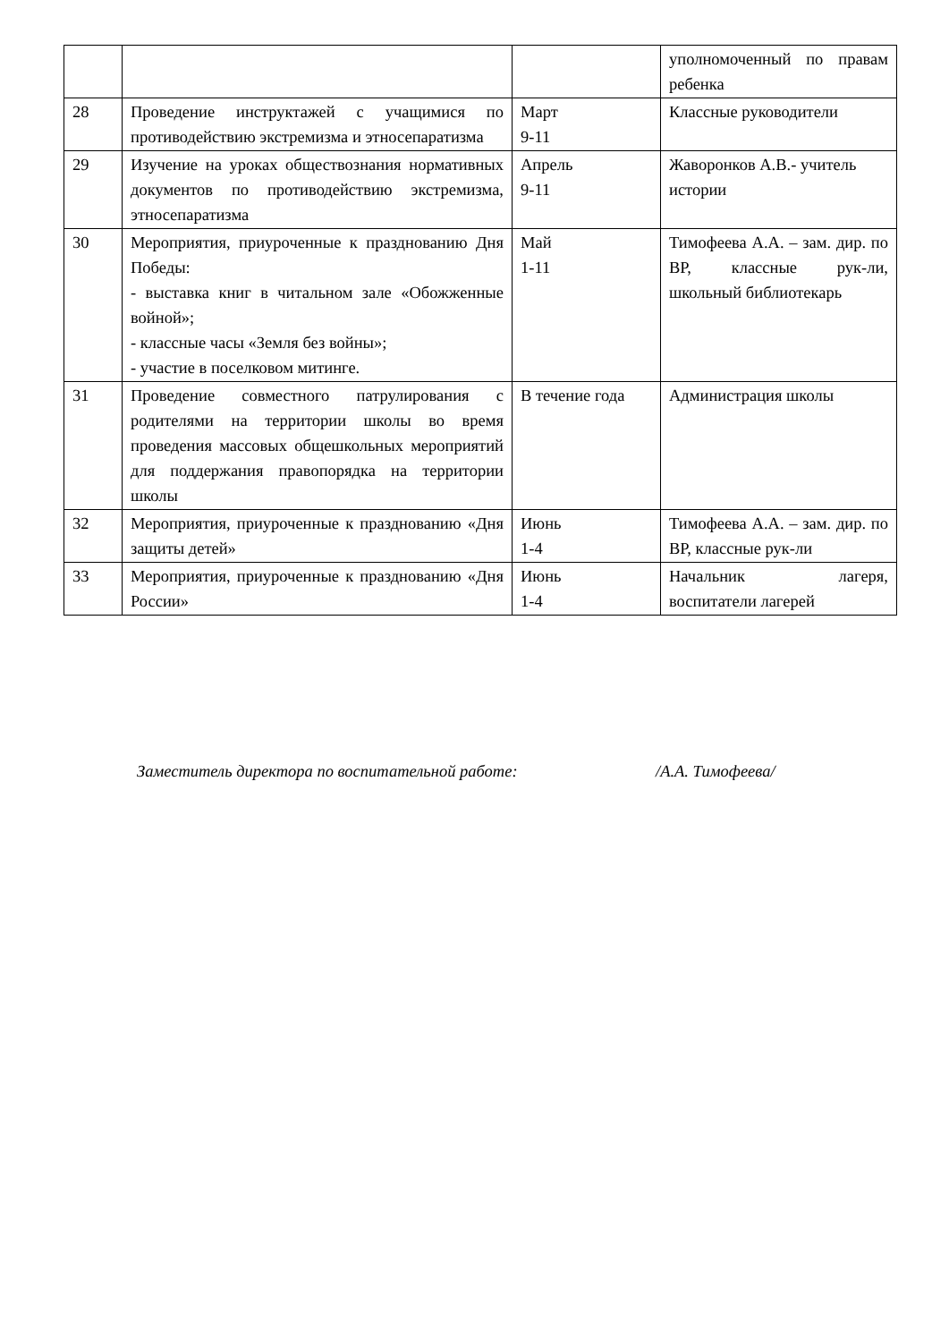| | | | уполномоченный по правам ребенка |
| 28 | Проведение инструктажей с учащимися по противодействию экстремизма и этносепаратизма | Март 9-11 | Классные руководители |
| 29 | Изучение на уроках обществознания нормативных документов по противодействию экстремизма, этносепаратизма | Апрель 9-11 | Жаворонков А.В.- учитель истории |
| 30 | Мероприятия, приуроченные к празднованию Дня Победы: - выставка книг в читальном зале «Обожженные войной»; - классные часы «Земля без войны»; - участие в поселковом митинге. | Май 1-11 | Тимофеева А.А. – зам. дир. по ВР, классные рук-ли, школьный библиотекарь |
| 31 | Проведение совместного патрулирования с родителями на территории школы во время проведения массовых общешкольных мероприятий для поддержания правопорядка на территории школы | В течение года | Администрация школы |
| 32 | Мероприятия, приуроченные к празднованию «Дня защиты детей» | Июнь 1-4 | Тимофеева А.А. – зам. дир. по ВР, классные рук-ли |
| 33 | Мероприятия, приуроченные к празднованию «Дня России» | Июнь 1-4 | Начальник лагеря, воспитатели лагерей |
Заместитель директора по воспитательной работе: /А.А. Тимофеева/